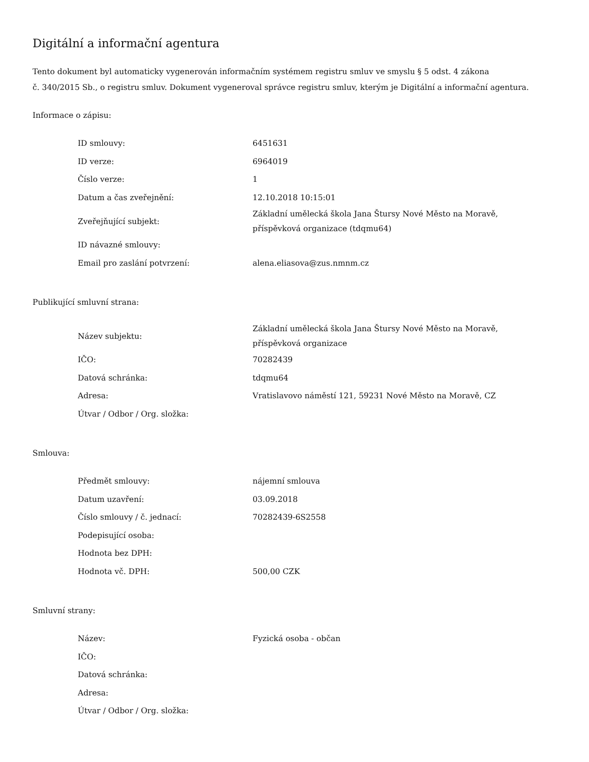Digitální a informační agentura
Tento dokument byl automaticky vygenerován informačním systémem registru smluv ve smyslu § 5 odst. 4 zákona
č. 340/2015 Sb., o registru smluv. Dokument vygeneroval správce registru smluv, kterým je Digitální a informační agentura.
Informace o zápisu:
| ID smlouvy: | 6451631 |
| ID verze: | 6964019 |
| Číslo verze: | 1 |
| Datum a čas zveřejnění: | 12.10.2018 10:15:01 |
| Zveřejňující subjekt: | Základní umělecká škola Jana Štursy Nové Město na Moravě, příspěvková organizace (tdqmu64) |
| ID návazné smlouvy: | |
| Email pro zaslání potvrzení: | alena.eliasova@zus.nmnm.cz |
Publikující smluvní strana:
| Název subjektu: | Základní umělecká škola Jana Štursy Nové Město na Moravě, příspěvková organizace |
| IČO: | 70282439 |
| Datová schránka: | tdqmu64 |
| Adresa: | Vratislavovo náměstí 121, 59231 Nové Město na Moravě, CZ |
| Útvar / Odbor / Org. složka: | |
Smlouva:
| Předmět smlouvy: | nájemní smlouva |
| Datum uzavření: | 03.09.2018 |
| Číslo smlouvy / č. jednací: | 70282439-6S2558 |
| Podepisující osoba: | |
| Hodnota bez DPH: | |
| Hodnota vč. DPH: | 500,00 CZK |
Smluvní strany:
| Název: | Fyzická osoba - občan |
| IČO: | |
| Datová schránka: | |
| Adresa: | |
| Útvar / Odbor / Org. složka: | |